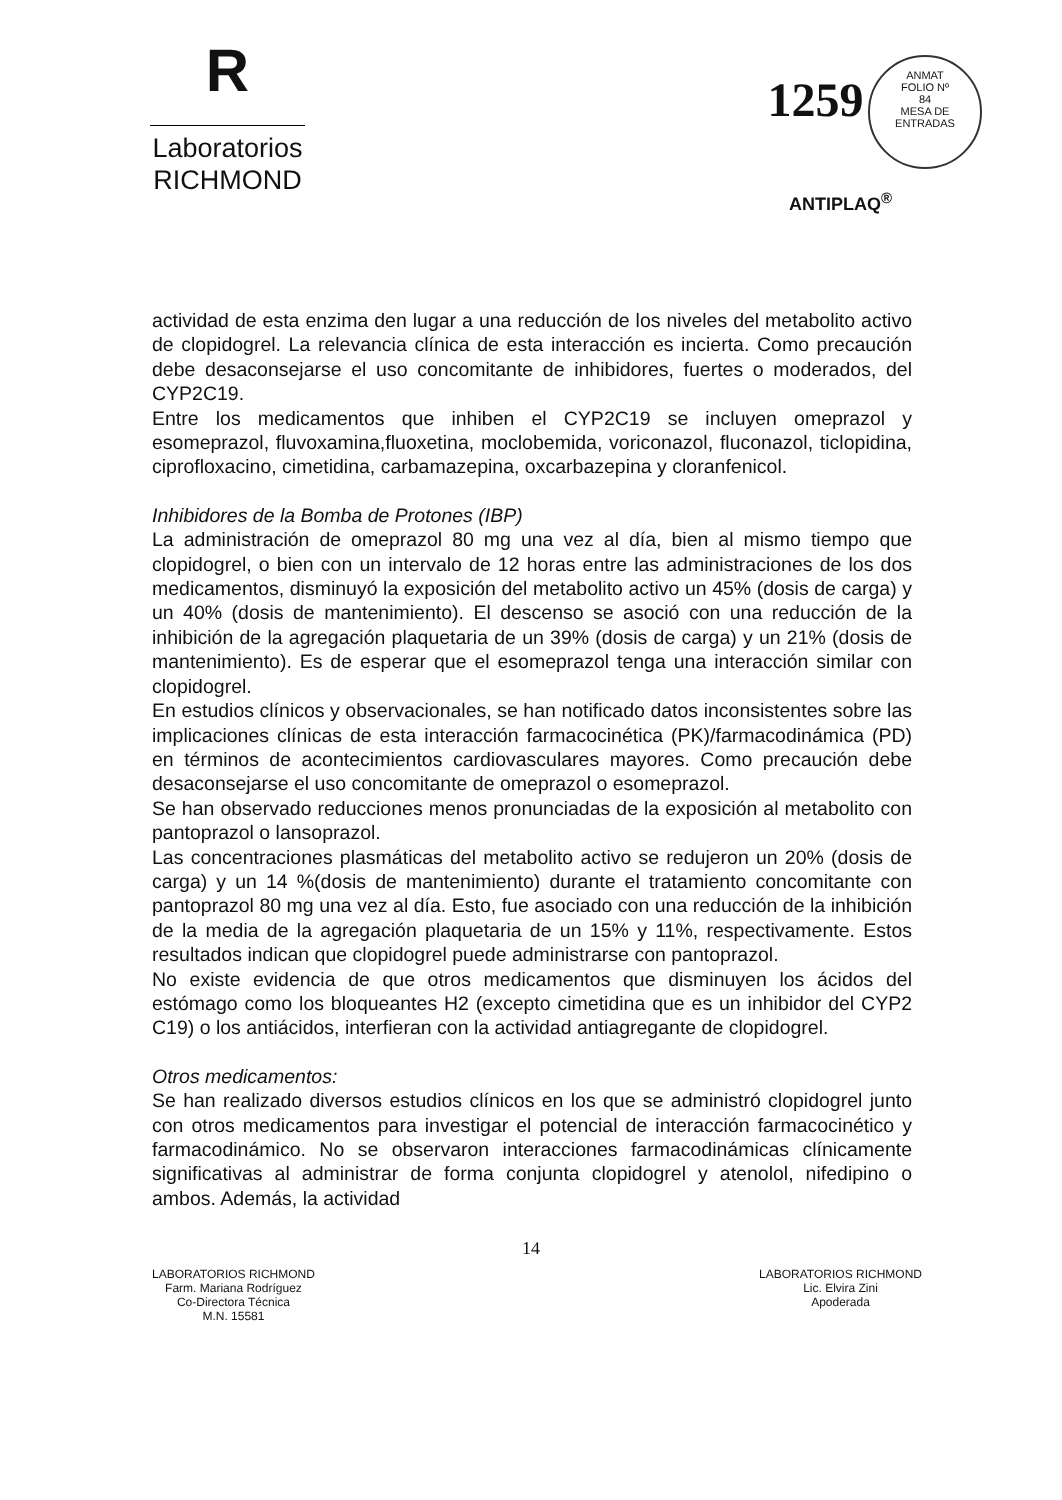R
Laboratorios
RICHMOND
1259
ANMAT
FOLIO Nº
84
MESA DE ENTRADAS
ANTIPLAQ<sup>®</sup>
actividad de esta enzima den lugar a una reducción de los niveles del metabolito activo de clopidogrel. La relevancia clínica de esta interacción es incierta. Como precaución debe desaconsejarse el uso concomitante de inhibidores, fuertes o moderados, del CYP2C19.
Entre los medicamentos que inhiben el CYP2C19 se incluyen omeprazol y esomeprazol, fluvoxamina,fluoxetina, moclobemida, voriconazol, fluconazol, ticlopidina, ciprofloxacino, cimetidina, carbamazepina, oxcarbazepina y cloranfenicol.
Inhibidores de la Bomba de Protones (IBP)
La administración de omeprazol 80 mg una vez al día, bien al mismo tiempo que clopidogrel, o bien con un intervalo de 12 horas entre las administraciones de los dos medicamentos, disminuyó la exposición del metabolito activo un 45% (dosis de carga) y un 40% (dosis de mantenimiento). El descenso se asoció con una reducción de la inhibición de la agregación plaquetaria de un 39% (dosis de carga) y un 21% (dosis de mantenimiento). Es de esperar que el esomeprazol tenga una interacción similar con clopidogrel.
En estudios clínicos y observacionales, se han notificado datos inconsistentes sobre las implicaciones clínicas de esta interacción farmacocinética (PK)/farmacodinámica (PD) en términos de acontecimientos cardiovasculares mayores. Como precaución debe desaconsejarse el uso concomitante de omeprazol o esomeprazol.
Se han observado reducciones menos pronunciadas de la exposición al metabolito con pantoprazol o lansoprazol.
Las concentraciones plasmáticas del metabolito activo se redujeron un 20% (dosis de carga) y un 14 %(dosis de mantenimiento) durante el tratamiento concomitante con pantoprazol 80 mg una vez al día. Esto, fue asociado con una reducción de la inhibición de la media de la agregación plaquetaria de un 15% y 11%, respectivamente. Estos resultados indican que clopidogrel puede administrarse con pantoprazol.
No existe evidencia de que otros medicamentos que disminuyen los ácidos del estómago como los bloqueantes H2 (excepto cimetidina que es un inhibidor del CYP2 C19) o los antiácidos, interfieran con la actividad antiagregante de clopidogrel.
Otros medicamentos:
Se han realizado diversos estudios clínicos en los que se administró clopidogrel junto con otros medicamentos para investigar el potencial de interacción farmacocinético y farmacodinámico. No se observaron interacciones farmacodinámicas clínicamente significativas al administrar de forma conjunta clopidogrel y atenolol, nifedipino o ambos. Además, la actividad
14
LABORATORIOS RICHMOND
Farm. Mariana Rodríguez
Co-Directora Técnica
M.N. 15581
LABORATORIOS RICHMOND
Lic. Elvira Zini
Apoderada